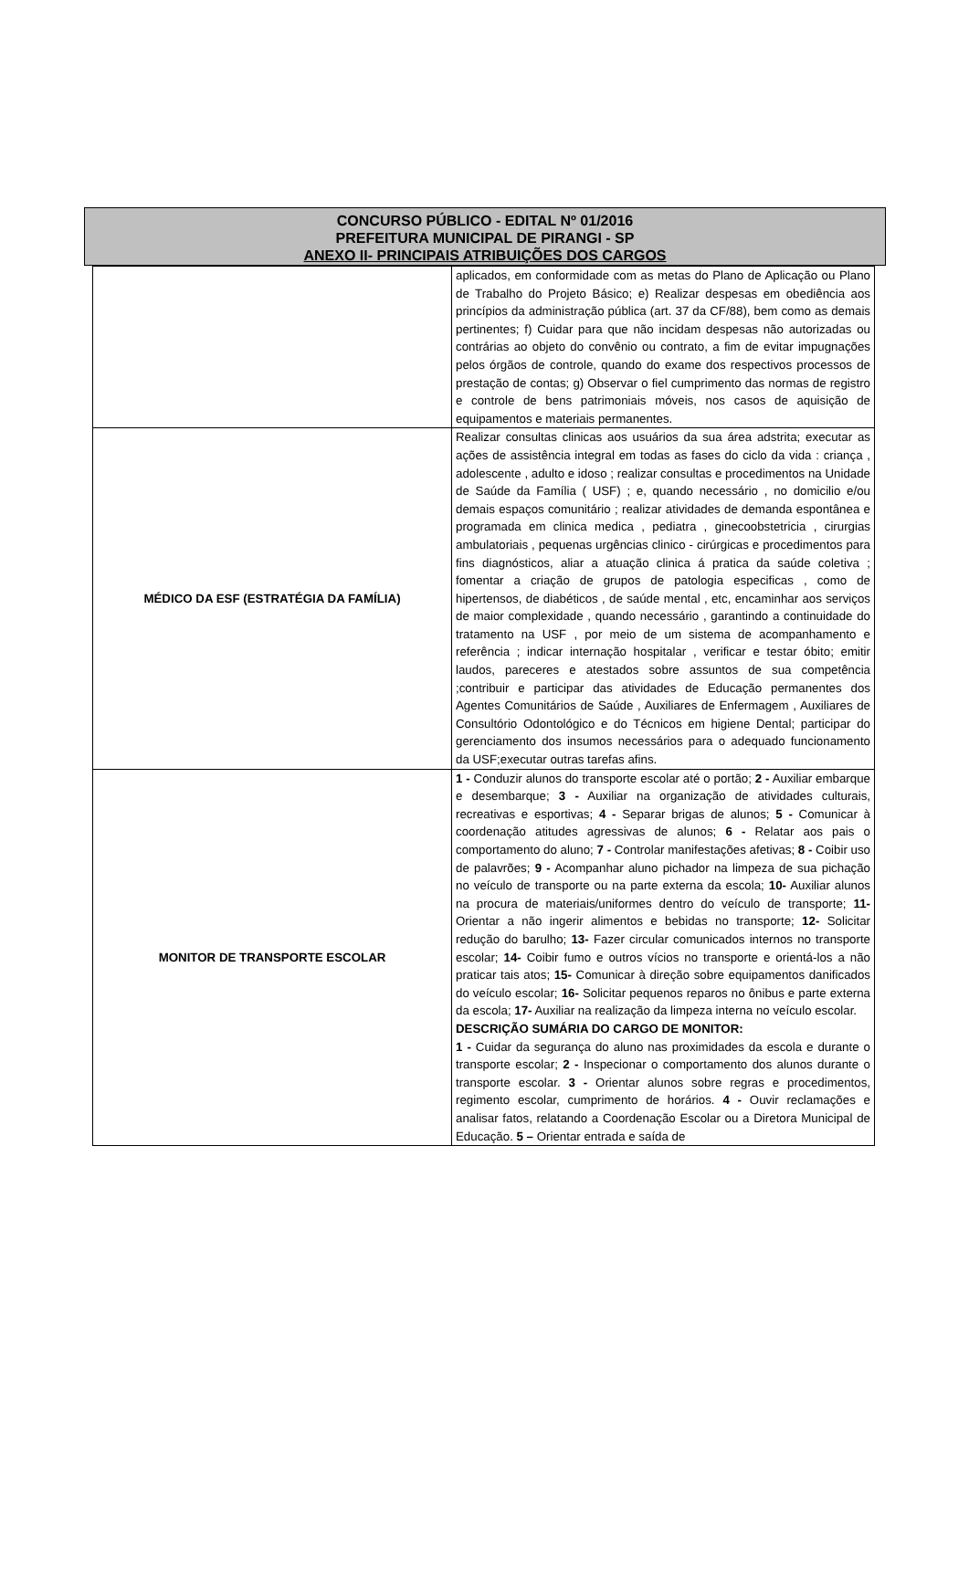CONCURSO PÚBLICO - EDITAL Nº 01/2016
PREFEITURA MUNICIPAL DE PIRANGI - SP
ANEXO II- PRINCIPAIS ATRIBUIÇÕES DOS CARGOS
| | aplicados, em conformidade com as metas do Plano de Aplicação ou Plano de Trabalho do Projeto Básico; e) Realizar despesas em obediência aos princípios da administração pública (art. 37 da CF/88), bem como as demais pertinentes; f) Cuidar para que não incidam despesas não autorizadas ou contrárias ao objeto do convênio ou contrato, a fim de evitar impugnações pelos órgãos de controle, quando do exame dos respectivos processos de prestação de contas; g) Observar o fiel cumprimento das normas de registro e controle de bens patrimoniais móveis, nos casos de aquisição de equipamentos e materiais permanentes. |
| MÉDICO DA ESF (ESTRATÉGIA DA FAMÍLIA) | Realizar consultas clinicas aos usuários da sua área adstrita; executar as ações de assistência integral em todas as fases do ciclo da vida : criança , adolescente , adulto e idoso ; realizar consultas e procedimentos na Unidade de Saúde da Família ( USF) ; e, quando necessário , no domicilio e/ou demais espaços comunitário ; realizar atividades de demanda espontânea e programada em clinica medica , pediatra , ginecoobstetricia , cirurgias ambulatoriais , pequenas urgências clinico - cirúrgicas e procedimentos para fins diagnósticos, aliar a atuação clinica á pratica da saúde coletiva ; fomentar a criação de grupos de patologia especificas , como de hipertensos, de diabéticos , de saúde mental , etc, encaminhar aos serviços de maior complexidade , quando necessário , garantindo a continuidade do tratamento na USF , por meio de um sistema de acompanhamento e referência ; indicar internação hospitalar , verificar e testar óbito; emitir laudos, pareceres e atestados sobre assuntos de sua competência ;contribuir e participar das atividades de Educação permanentes dos Agentes Comunitários de Saúde , Auxiliares de Enfermagem , Auxiliares de Consultório Odontológico e do Técnicos em higiene Dental; participar do gerenciamento dos insumos necessários para o adequado funcionamento da USF;executar outras tarefas afins. |
| MONITOR DE TRANSPORTE ESCOLAR | 1 - Conduzir alunos do transporte escolar até o portão; 2 - Auxiliar embarque e desembarque; 3 - Auxiliar na organização de atividades culturais, recreativas e esportivas; 4 - Separar brigas de alunos; 5 - Comunicar à coordenação atitudes agressivas de alunos; 6 - Relatar aos pais o comportamento do aluno; 7 - Controlar manifestações afetivas; 8 - Coibir uso de palavrões; 9 - Acompanhar aluno pichador na limpeza de sua pichação no veículo de transporte ou na parte externa da escola; 10- Auxiliar alunos na procura de materiais/uniformes dentro do veículo de transporte; 11- Orientar a não ingerir alimentos e bebidas no transporte; 12- Solicitar redução do barulho; 13- Fazer circular comunicados internos no transporte escolar; 14- Coibir fumo e outros vícios no transporte e orientá-los a não praticar tais atos; 15- Comunicar à direção sobre equipamentos danificados do veículo escolar; 16- Solicitar pequenos reparos no ônibus e parte externa da escola; 17- Auxiliar na realização da limpeza interna no veículo escolar. DESCRIÇÃO SUMÁRIA DO CARGO DE MONITOR: 1 - Cuidar da segurança do aluno nas proximidades da escola e durante o transporte escolar; 2 - Inspecionar o comportamento dos alunos durante o transporte escolar. 3 - Orientar alunos sobre regras e procedimentos, regimento escolar, cumprimento de horários. 4 - Ouvir reclamações e analisar fatos, relatando a Coordenação Escolar ou a Diretora Municipal de Educação. 5 – Orientar entrada e saída de |